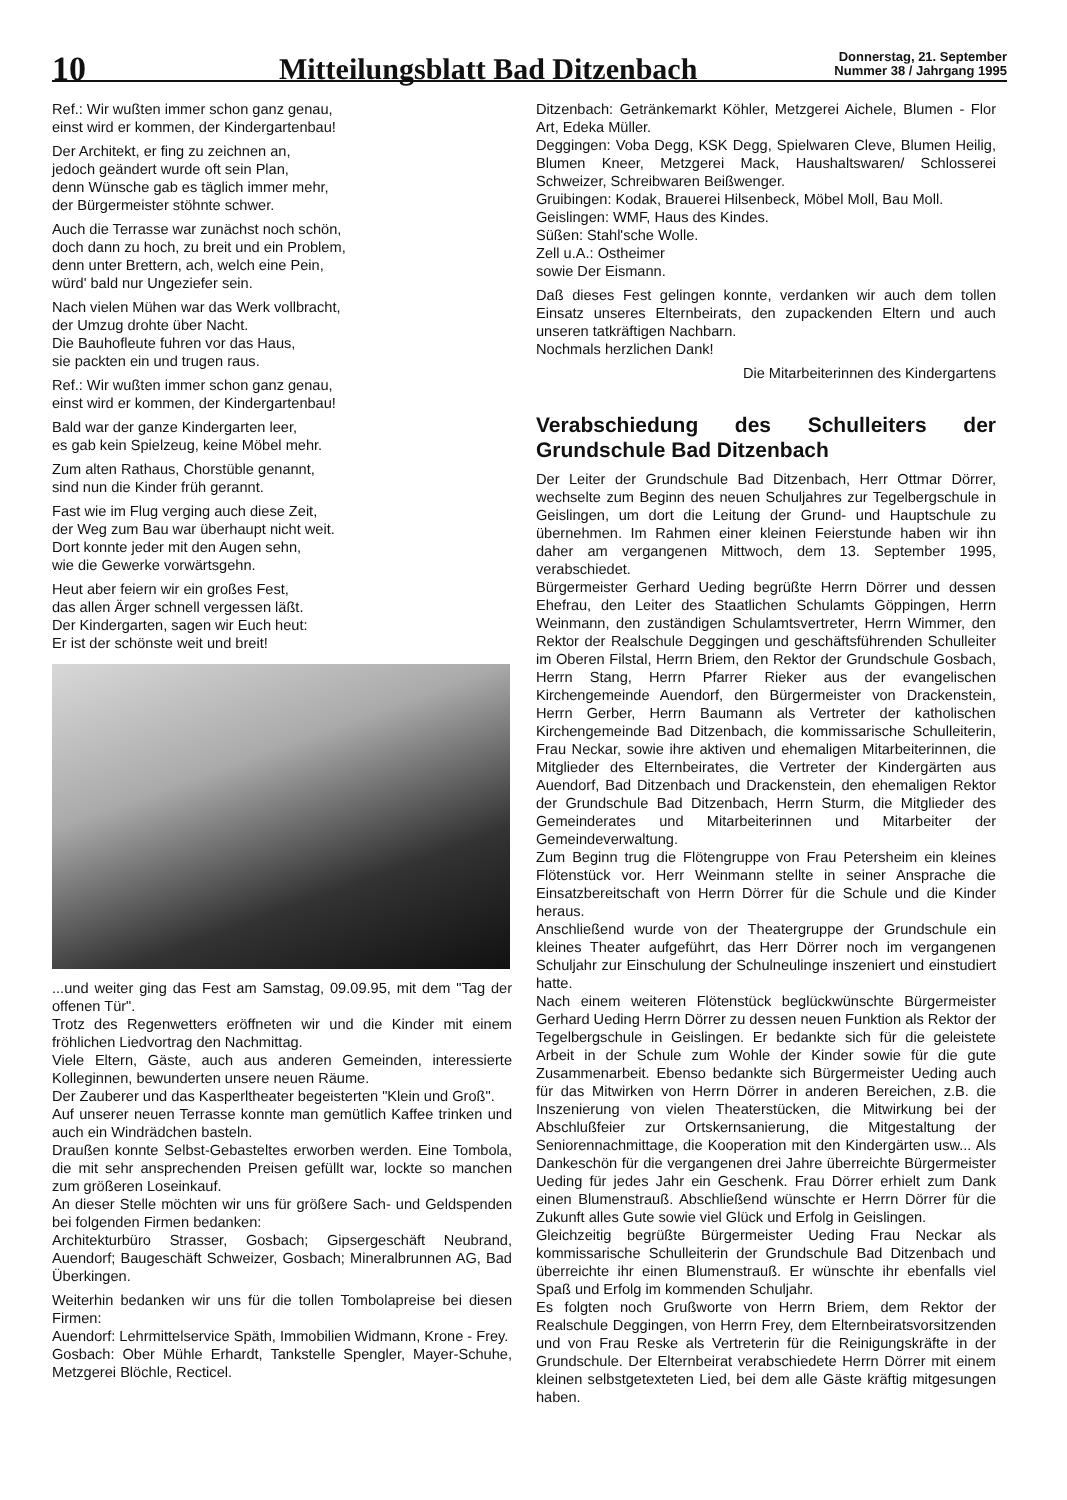10
Mitteilungsblatt Bad Ditzenbach
Donnerstag, 21. September
Nummer 38 / Jahrgang 1995
Ref.: Wir wußten immer schon ganz genau,
einst wird er kommen, der Kindergartenbau!
Der Architekt, er fing zu zeichnen an,
jedoch geändert wurde oft sein Plan,
denn Wünsche gab es täglich immer mehr,
der Bürgermeister stöhnte schwer.
Auch die Terrasse war zunächst noch schön,
doch dann zu hoch, zu breit und ein Problem,
denn unter Brettern, ach, welch eine Pein,
würd' bald nur Ungeziefer sein.
Nach vielen Mühen war das Werk vollbracht,
der Umzug drohte über Nacht.
Die Bauhofleute fuhren vor das Haus,
sie packten ein und trugen raus.
Ref.: Wir wußten immer schon ganz genau,
einst wird er kommen, der Kindergartenbau!
Bald war der ganze Kindergarten leer,
es gab kein Spielzeug, keine Möbel mehr.
Zum alten Rathaus, Chorstüble genannt,
sind nun die Kinder früh gerannt.
Fast wie im Flug verging auch diese Zeit,
der Weg zum Bau war überhaupt nicht weit.
Dort konnte jeder mit den Augen sehn,
wie die Gewerke vorwärtsgehn.
Heut aber feiern wir ein großes Fest,
das allen Ärger schnell vergessen läßt.
Der Kindergarten, sagen wir Euch heut:
Er ist der schönste weit und breit!
...und weiter ging das Fest am Samstag, 09.09.95, mit dem "Tag der offenen Tür".
Trotz des Regenwetters eröffneten wir und die Kinder mit einem fröhlichen Liedvortrag den Nachmittag.
Viele Eltern, Gäste, auch aus anderen Gemeinden, interessierte Kolleginnen, bewunderten unsere neuen Räume.
Der Zauberer und das Kasperltheater begeisterten "Klein und Groß".
Auf unserer neuen Terrasse konnte man gemütlich Kaffee trinken und auch ein Windrädchen basteln.
Draußen konnte Selbst-Gebasteltes erworben werden. Eine Tombola, die mit sehr ansprechenden Preisen gefüllt war, lockte so manchen zum größeren Loseinkauf.
An dieser Stelle möchten wir uns für größere Sach- und Geldspenden bei folgenden Firmen bedanken:
Architekturbüro Strasser, Gosbach; Gipsergeschäft Neubrand, Auendorf; Baugeschäft Schweizer, Gosbach; Mineralbrunnen AG, Bad Überkingen.
Weiterhin bedanken wir uns für die tollen Tombolapreise bei diesen Firmen:
Auendorf: Lehrmittelservice Späth, Immobilien Widmann, Krone - Frey.
Gosbach: Ober Mühle Erhardt, Tankstelle Spengler, Mayer-Schuhe, Metzgerei Blöchle, Recticel.
Ditzenbach: Getränkemarkt Köhler, Metzgerei Aichele, Blumen - Flor Art, Edeka Müller.
Deggingen: Voba Degg, KSK Degg, Spielwaren Cleve, Blumen Heilig, Blumen Kneer, Metzgerei Mack, Haushaltswaren/ Schlosserei Schweizer, Schreibwaren Beißwenger.
Gruibingen: Kodak, Brauerei Hilsenbeck, Möbel Moll, Bau Moll.
Geislingen: WMF, Haus des Kindes.
Süßen: Stahl'sche Wolle.
Zell u.A.: Ostheimer
sowie Der Eismann.
Daß dieses Fest gelingen konnte, verdanken wir auch dem tollen Einsatz unseres Elternbeirats, den zupackenden Eltern und auch unseren tatkräftigen Nachbarn.
Nochmals herzlichen Dank!
Die Mitarbeiterinnen des Kindergartens
Verabschiedung des Schulleiters der Grundschule Bad Ditzenbach
Der Leiter der Grundschule Bad Ditzenbach, Herr Ottmar Dörrer, wechselte zum Beginn des neuen Schuljahres zur Tegelbergschule in Geislingen, um dort die Leitung der Grund- und Hauptschule zu übernehmen. Im Rahmen einer kleinen Feierstunde haben wir ihn daher am vergangenen Mittwoch, dem 13. September 1995, verabschiedet.
Bürgermeister Gerhard Ueding begrüßte Herrn Dörrer und dessen Ehefrau, den Leiter des Staatlichen Schulamts Göppingen, Herrn Weinmann, den zuständigen Schulamtsvertreter, Herrn Wimmer, den Rektor der Realschule Deggingen und geschäftsführenden Schulleiter im Oberen Filstal, Herrn Briem, den Rektor der Grundschule Gosbach, Herrn Stang, Herrn Pfarrer Rieker aus der evangelischen Kirchengemeinde Auendorf, den Bürgermeister von Drackenstein, Herrn Gerber, Herrn Baumann als Vertreter der katholischen Kirchengemeinde Bad Ditzenbach, die kommissarische Schulleiterin, Frau Neckar, sowie ihre aktiven und ehemaligen Mitarbeiterinnen, die Mitglieder des Elternbeirates, die Vertreter der Kindergärten aus Auendorf, Bad Ditzenbach und Drackenstein, den ehemaligen Rektor der Grundschule Bad Ditzenbach, Herrn Sturm, die Mitglieder des Gemeinderates und Mitarbeiterinnen und Mitarbeiter der Gemeindeverwaltung.
Zum Beginn trug die Flötengruppe von Frau Petersheim ein kleines Flötenstück vor. Herr Weinmann stellte in seiner Ansprache die Einsatzbereitschaft von Herrn Dörrer für die Schule und die Kinder heraus.
Anschließend wurde von der Theatergruppe der Grundschule ein kleines Theater aufgeführt, das Herr Dörrer noch im vergangenen Schuljahr zur Einschulung der Schulneulinge inszeniert und einstudiert hatte.
Nach einem weiteren Flötenstück beglückwünschte Bürgermeister Gerhard Ueding Herrn Dörrer zu dessen neuen Funktion als Rektor der Tegelbergschule in Geislingen. Er bedankte sich für die geleistete Arbeit in der Schule zum Wohle der Kinder sowie für die gute Zusammenarbeit. Ebenso bedankte sich Bürgermeister Ueding auch für das Mitwirken von Herrn Dörrer in anderen Bereichen, z.B. die Inszenierung von vielen Theaterstücken, die Mitwirkung bei der Abschlußfeier zur Ortskernsanierung, die Mitgestaltung der Seniorennachmittage, die Kooperation mit den Kindergärten usw... Als Dankeschön für die vergangenen drei Jahre überreichte Bürgermeister Ueding für jedes Jahr ein Geschenk. Frau Dörrer erhielt zum Dank einen Blumenstrauß. Abschließend wünschte er Herrn Dörrer für die Zukunft alles Gute sowie viel Glück und Erfolg in Geislingen.
Gleichzeitig begrüßte Bürgermeister Ueding Frau Neckar als kommissarische Schulleiterin der Grundschule Bad Ditzenbach und überreichte ihr einen Blumenstrauß. Er wünschte ihr ebenfalls viel Spaß und Erfolg im kommenden Schuljahr.
Es folgten noch Grußworte von Herrn Briem, dem Rektor der Realschule Deggingen, von Herrn Frey, dem Elternbeiratsvorsitzenden und von Frau Reske als Vertreterin für die Reinigungskräfte in der Grundschule. Der Elternbeirat verabschiedete Herrn Dörrer mit einem kleinen selbstgetexteten Lied, bei dem alle Gäste kräftig mitgesungen haben.